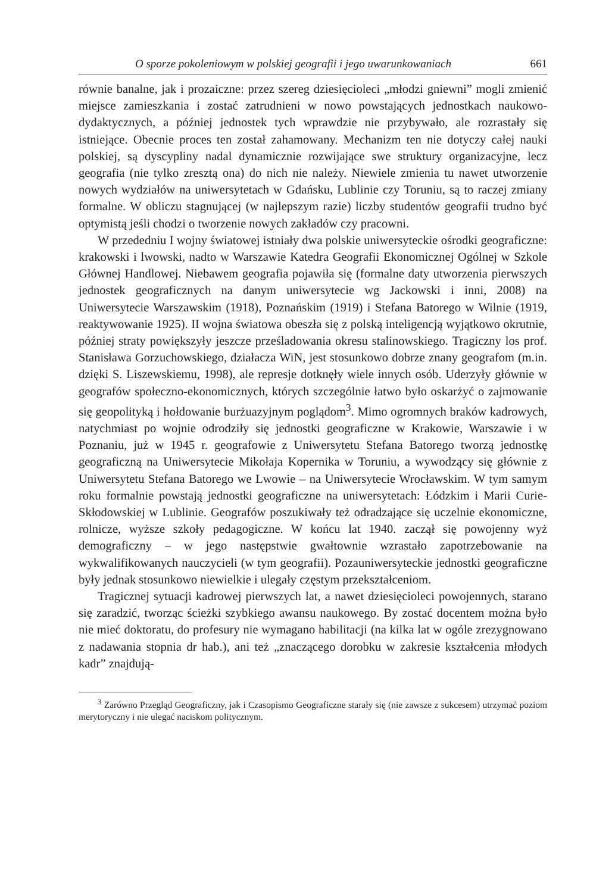O sporze pokoleniowym w polskiej geografii i jego uwarunkowaniach 661
równie banalne, jak i prozaiczne: przez szereg dziesięcioleci „młodzi gniewni” mogli zmienić miejsce zamieszkania i zostać zatrudnieni w nowo powstających jednostkach naukowo-dydaktycznych, a później jednostek tych wprawdzie nie przybywało, ale rozrastały się istniejące. Obecnie proces ten został zahamowany. Mechanizm ten nie dotyczy całej nauki polskiej, są dyscypliny nadal dynamicznie rozwijające swe struktury organizacyjne, lecz geografia (nie tylko zresztą ona) do nich nie należy. Niewiele zmienia tu nawet utworzenie nowych wydziałów na uniwersytetach w Gdańsku, Lublinie czy Toruniu, są to raczej zmiany formalne. W obliczu stagnującej (w najlepszym razie) liczby studentów geografii trudno być optymistą jeśli chodzi o tworzenie nowych zakładów czy pracowni.
W przededniu I wojny światowej istniały dwa polskie uniwersyteckie ośrodki geograficzne: krakowski i lwowski, nadto w Warszawie Katedra Geografii Ekonomicznej Ogólnej w Szkole Głównej Handlowej. Niebawem geografia pojawiła się (formalne daty utworzenia pierwszych jednostek geograficznych na danym uniwersytecie wg Jackowski i inni, 2008) na Uniwersytecie Warszawskim (1918), Poznańskim (1919) i Stefana Batorego w Wilnie (1919, reaktywowanie 1925). II wojna światowa obeszła się z polską inteligencją wyjątkowo okrutnie, później straty powiększyły jeszcze prześladowania okresu stalinowskiego. Tragiczny los prof. Stanisława Gorzuchowskiego, działacza WiN, jest stosunkowo dobrze znany geografom (m.in. dzięki S. Liszewskiemu, 1998), ale represje dotknęły wiele innych osób. Uderzyły głównie w geografów społeczno-ekonomicznych, których szczególnie łatwo było oskarżyć o zajmowanie się geopolityką i hołdowanie burżuazyjnym poglądom<sup>3</sup>. Mimo ogromnych braków kadrowych, natychmiast po wojnie odrodziły się jednostki geograficzne w Krakowie, Warszawie i w Poznaniu, już w 1945 r. geografowie z Uniwersytetu Stefana Batorego tworzą jednostkę geograficzną na Uniwersytecie Mikołaja Kopernika w Toruniu, a wywodzący się głównie z Uniwersytetu Stefana Batorego we Lwowie – na Uniwersytecie Wrocławskim. W tym samym roku formalnie powstają jednostki geograficzne na uniwersytetach: Łódzkim i Marii Curie-Skłodowskiej w Lublinie. Geografów poszukiwały też odradzające się uczelnie ekonomiczne, rolnicze, wyższe szkoły pedagogiczne. W końcu lat 1940. zaczął się powojenny wyż demograficzny – w jego następstwie gwałtownie wzrastało zapotrzebowanie na wykwalifikowanych nauczycieli (w tym geografii). Pozauniwersyteckie jednostki geograficzne były jednak stosunkowo niewielkie i ulegały częstym przekształceniom.
Tragicznej sytuacji kadrowej pierwszych lat, a nawet dziesięcioleci powojennych, starano się zaradzić, tworząc ścieżki szybkiego awansu naukowego. By zostać docentem można było nie mieć doktoratu, do profesury nie wymagano habilitacji (na kilka lat w ogóle zrezygnowano z nadawania stopnia dr hab.), ani też „znaczącego dorobku w zakresie kształcenia młodych kadr” znajdują-
<sup>3</sup> Zarówno Przegląd Geograficzny, jak i Czasopismo Geograficzne starały się (nie zawsze z sukcesem) utrzymać poziom merytoryczny i nie ulegać naciskom politycznym.